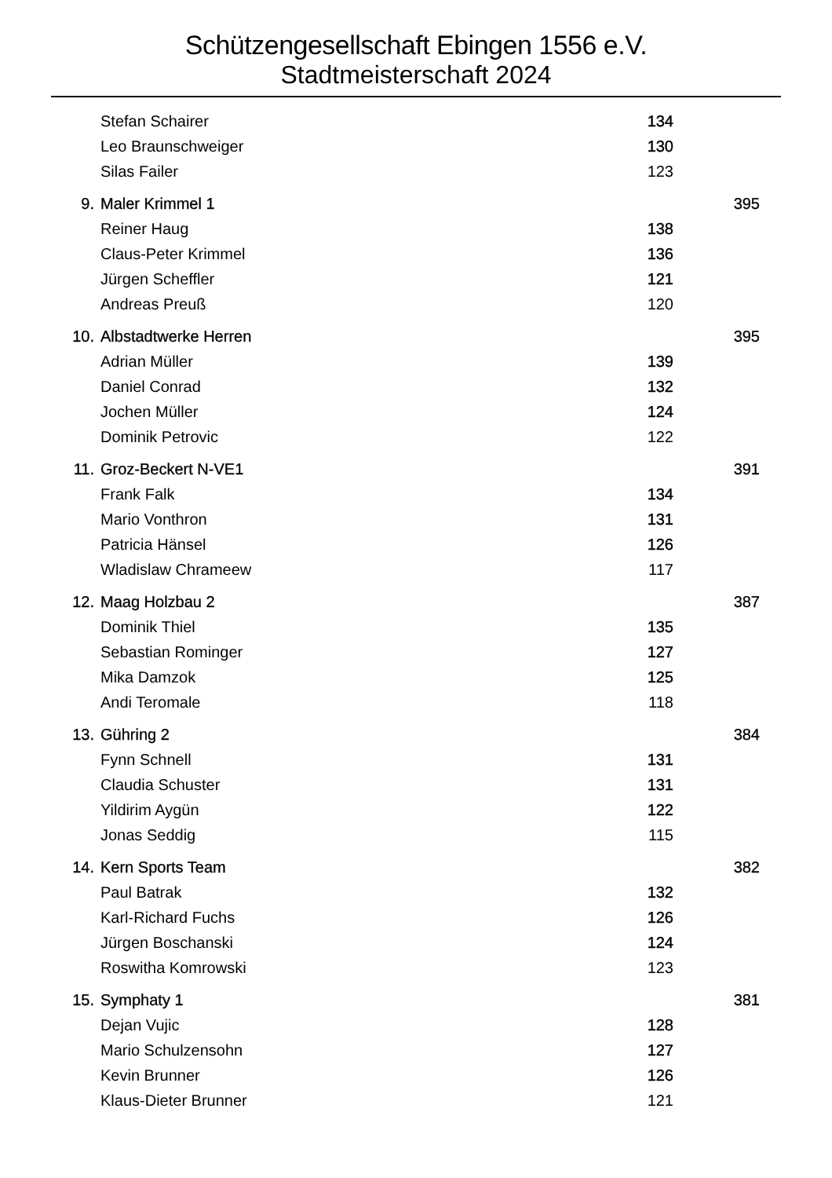Schützengesellschaft Ebingen 1556 e.V.
Stadtmeisterschaft 2024
| | Stefan Schairer | 134 | |
| | Leo Braunschweiger | 130 | |
| | Silas Failer | 123 | |
| 9. | Maler Krimmel 1 | | 395 |
| | Reiner Haug | 138 | |
| | Claus-Peter Krimmel | 136 | |
| | Jürgen Scheffler | 121 | |
| | Andreas Preuß | 120 | |
| 10. | Albstadtwerke Herren | | 395 |
| | Adrian Müller | 139 | |
| | Daniel Conrad | 132 | |
| | Jochen Müller | 124 | |
| | Dominik Petrovic | 122 | |
| 11. | Groz-Beckert N-VE1 | | 391 |
| | Frank Falk | 134 | |
| | Mario Vonthron | 131 | |
| | Patricia Hänsel | 126 | |
| | Wladislaw Chrameew | 117 | |
| 12. | Maag Holzbau 2 | | 387 |
| | Dominik Thiel | 135 | |
| | Sebastian Rominger | 127 | |
| | Mika Damzok | 125 | |
| | Andi Teromale | 118 | |
| 13. | Gühring 2 | | 384 |
| | Fynn Schnell | 131 | |
| | Claudia Schuster | 131 | |
| | Yildirim Aygün | 122 | |
| | Jonas Seddig | 115 | |
| 14. | Kern Sports Team | | 382 |
| | Paul Batrak | 132 | |
| | Karl-Richard Fuchs | 126 | |
| | Jürgen Boschanski | 124 | |
| | Roswitha Komrowski | 123 | |
| 15. | Symphaty 1 | | 381 |
| | Dejan Vujic | 128 | |
| | Mario Schulzensohn | 127 | |
| | Kevin Brunner | 126 | |
| | Klaus-Dieter Brunner | 121 | |